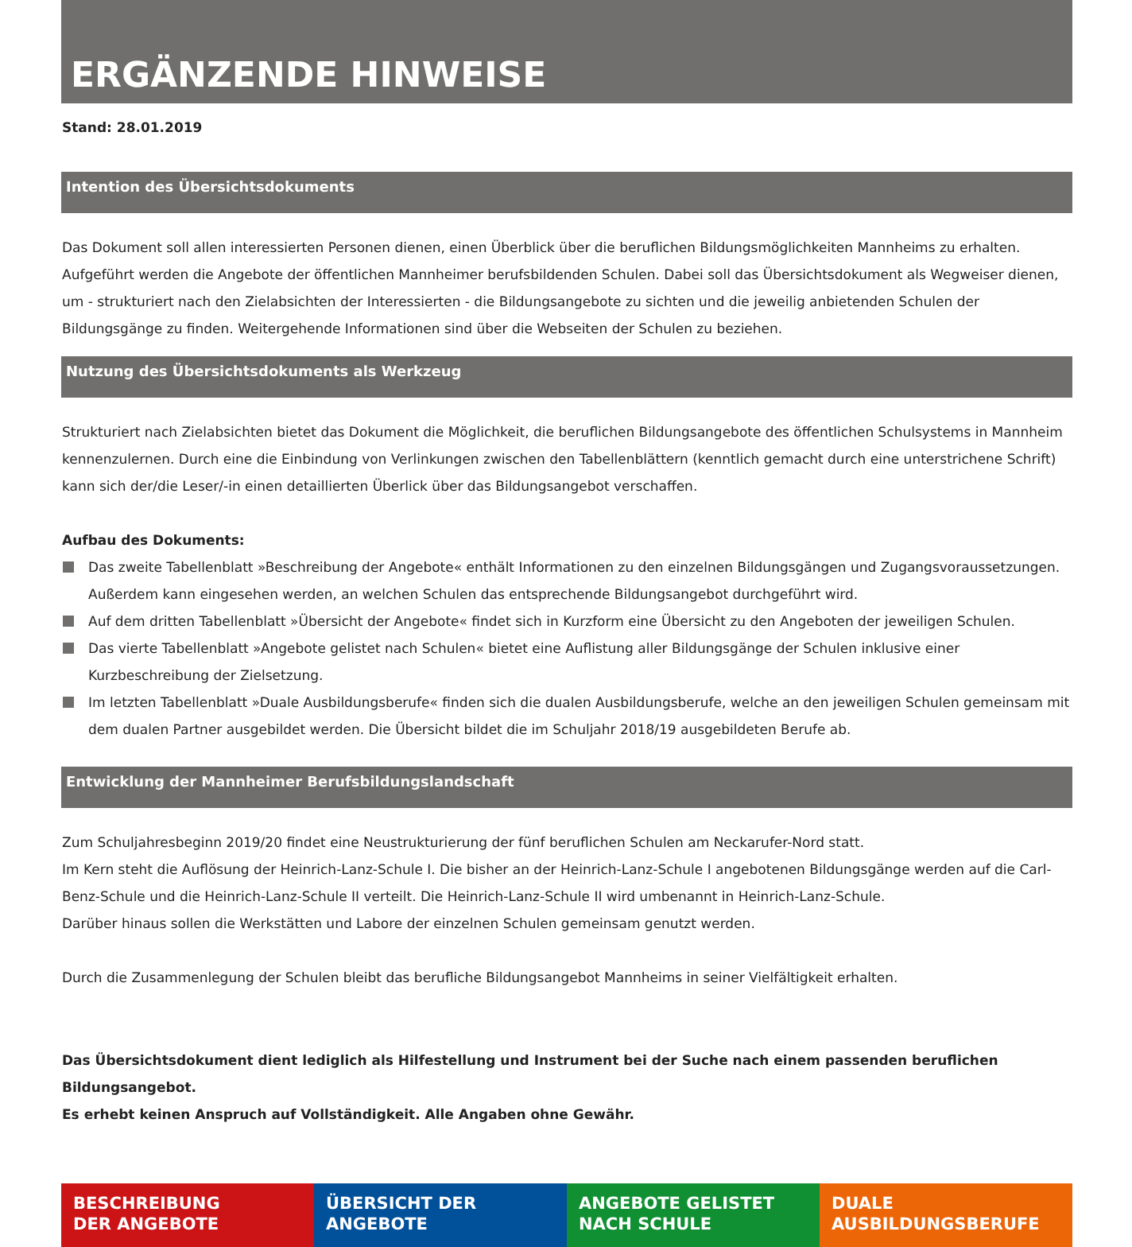ERGÄNZENDE HINWEISE
Stand: 28.01.2019
Intention des Übersichtsdokuments
Das Dokument soll allen interessierten Personen dienen, einen Überblick über die beruflichen Bildungsmöglichkeiten Mannheims zu erhalten. Aufgeführt werden die Angebote der öffentlichen Mannheimer berufsbildenden Schulen. Dabei soll das Übersichtsdokument als Wegweiser dienen, um - strukturiert nach den Zielabsichten der Interessierten - die Bildungsangebote zu sichten und die jeweilig anbietenden Schulen der Bildungsgänge zu finden. Weitergehende Informationen sind über die Webseiten der Schulen zu beziehen.
Nutzung des Übersichtsdokuments als Werkzeug
Strukturiert nach Zielabsichten bietet das Dokument die Möglichkeit, die beruflichen Bildungsangebote des öffentlichen Schulsystems in Mannheim kennenzulernen. Durch eine die Einbindung von Verlinkungen zwischen den Tabellenblättern (kenntlich gemacht durch eine unterstrichene Schrift) kann sich der/die Leser/-in einen detaillierten Überlick über das Bildungsangebot verschaffen.
Aufbau des Dokuments:
Das zweite Tabellenblatt »Beschreibung der Angebote« enthält Informationen zu den einzelnen Bildungsgängen und Zugangsvoraussetzungen. Außerdem kann eingesehen werden, an welchen Schulen das entsprechende Bildungsangebot durchgeführt wird.
Auf dem dritten Tabellenblatt »Übersicht der Angebote« findet sich in Kurzform eine Übersicht zu den Angeboten der jeweiligen Schulen.
Das vierte Tabellenblatt »Angebote gelistet nach Schulen« bietet eine Auflistung aller Bildungsgänge der Schulen inklusive einer Kurzbeschreibung der Zielsetzung.
Im letzten Tabellenblatt »Duale Ausbildungsberufe« finden sich die dualen Ausbildungsberufe, welche an den jeweiligen Schulen gemeinsam mit dem dualen Partner ausgebildet werden. Die Übersicht bildet die im Schuljahr 2018/19 ausgebildeten Berufe ab.
Entwicklung der Mannheimer Berufsbildungslandschaft
Zum Schuljahresbeginn 2019/20 findet eine Neustrukturierung der fünf beruflichen Schulen am Neckarufer-Nord statt.
Im Kern steht die Auflösung der Heinrich-Lanz-Schule I. Die bisher an der Heinrich-Lanz-Schule I angebotenen Bildungsgänge werden auf die Carl-Benz-Schule und die Heinrich-Lanz-Schule II verteilt. Die Heinrich-Lanz-Schule II wird umbenannt in Heinrich-Lanz-Schule.
Darüber hinaus sollen die Werkstätten und Labore der einzelnen Schulen gemeinsam genutzt werden.
Durch die Zusammenlegung der Schulen bleibt das berufliche Bildungsangebot Mannheims in seiner Vielfältigkeit erhalten.
Das Übersichtsdokument dient lediglich als Hilfestellung und Instrument bei der Suche nach einem passenden beruflichen Bildungsangebot.
Es erhebt keinen Anspruch auf Vollständigkeit. Alle Angaben ohne Gewähr.
BESCHREIBUNG
DER ANGEBOTE
ÜBERSICHT DER
ANGEBOTE
ANGEBOTE GELISTET
NACH SCHULE
DUALE
AUSBILDUNGSBERUFE